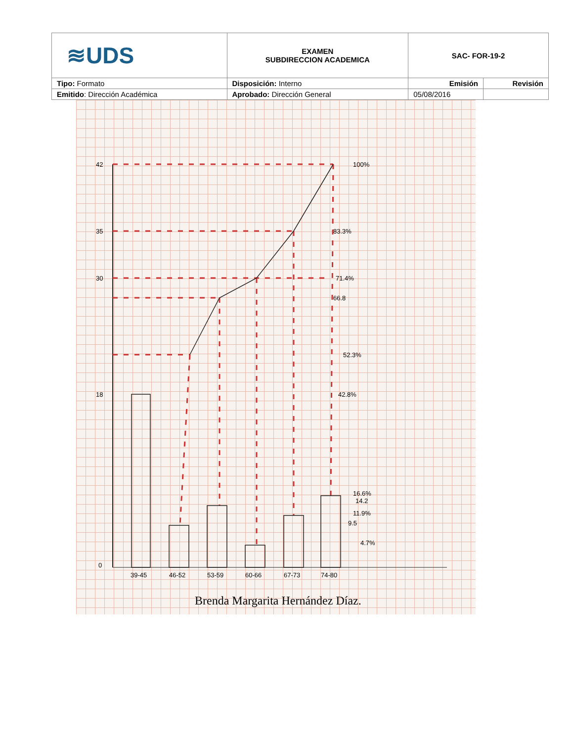| ≋UDS | EXAMEN SUBDIRECCION ACADEMICA | SAC- FOR-19-2 | |
| Tipo: Formato | Disposición: Interno | Emisión | Revisión |
| Emitido : Dirección Académica | Aprobado: Dirección General | 05/08/2016 | |
100%
83.3%
71.4%
66.8
52.3%
42.8%
16.6%
14.2
11.9%
9.5
4.7%
42
35
30
18
0
39-45
46-52
53-59
60-66
67-73
74-80
Brenda Margarita Hernández Díaz.